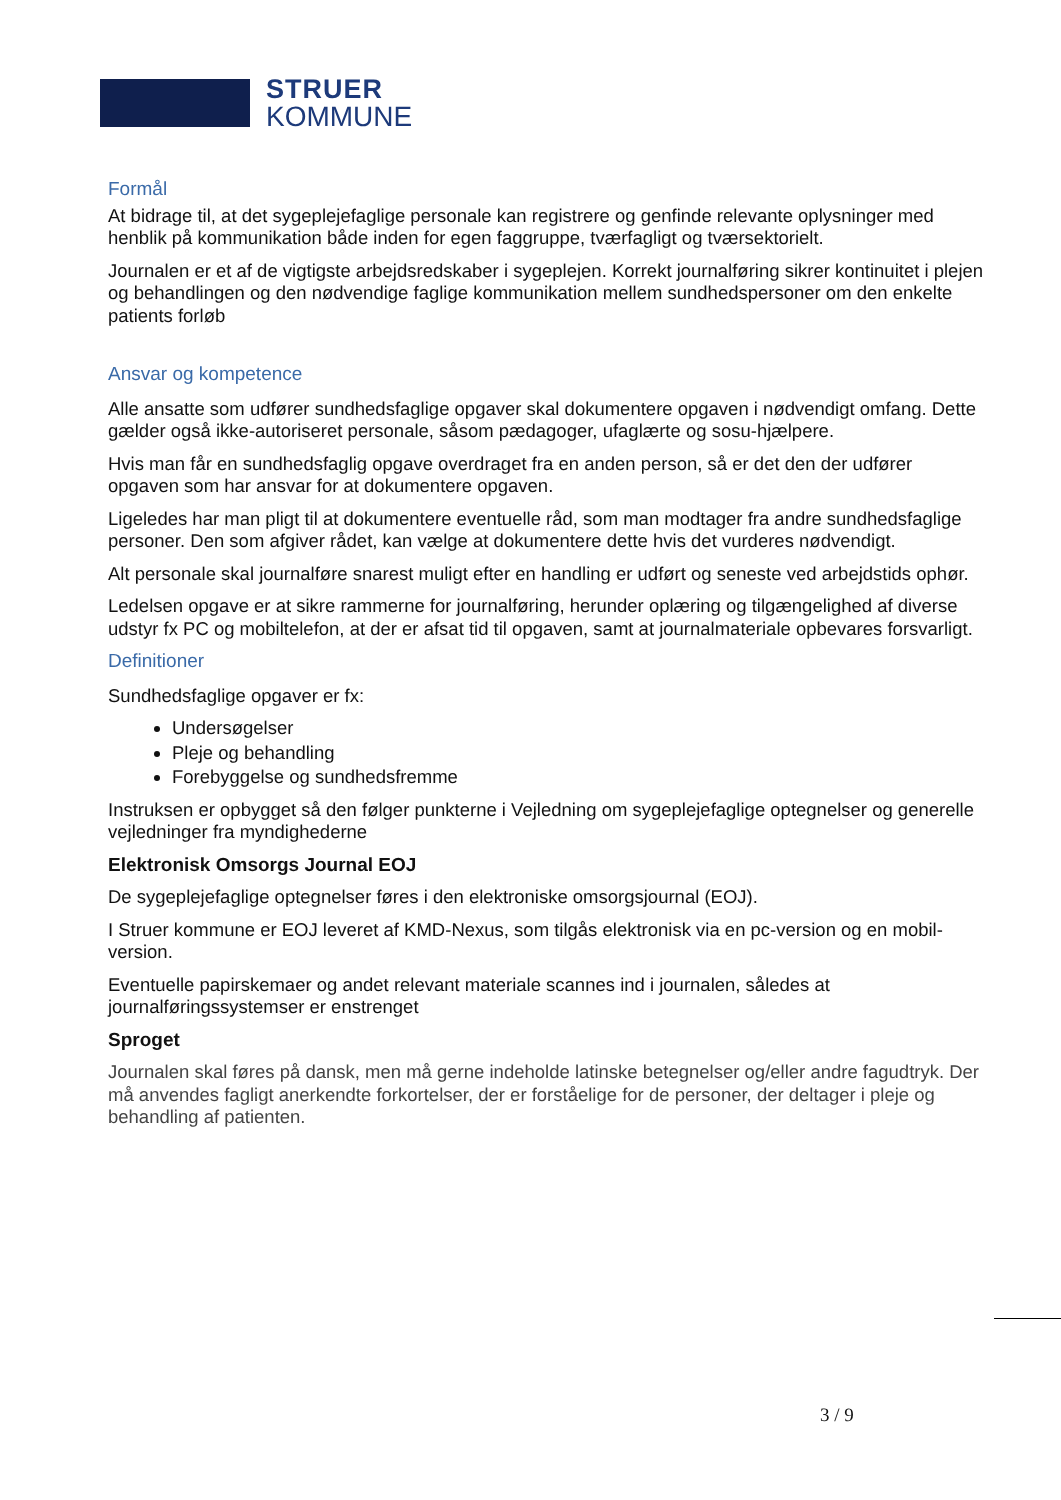STRUER
KOMMUNE
Formål
At bidrage til, at det sygeplejefaglige personale kan registrere og genfinde relevante oplysninger med henblik på kommunikation både inden for egen faggruppe, tværfagligt og tværsektorielt.
Journalen er et af de vigtigste arbejdsredskaber i sygeplejen. Korrekt journalføring sikrer kontinuitet i plejen og behandlingen og den nødvendige faglige kommunikation mellem sundhedspersoner om den enkelte patients forløb
Ansvar og kompetence
Alle ansatte som udfører sundhedsfaglige opgaver skal dokumentere opgaven i nødvendigt omfang. Dette gælder også ikke-autoriseret personale, såsom pædagoger, ufaglærte og sosu-hjælpere.
Hvis man får en sundhedsfaglig opgave overdraget fra en anden person, så er det den der udfører opgaven som har ansvar for at dokumentere opgaven.
Ligeledes har man pligt til at dokumentere eventuelle råd, som man modtager fra andre sundhedsfaglige personer. Den som afgiver rådet, kan vælge at dokumentere dette hvis det vurderes nødvendigt.
Alt personale skal journalføre snarest muligt efter en handling er udført og seneste ved arbejdstids ophør.
Ledelsen opgave er at sikre rammerne for journalføring, herunder oplæring og tilgængelighed af diverse udstyr fx PC og mobiltelefon, at der er afsat tid til opgaven, samt at journalmateriale opbevares forsvarligt.
Definitioner
Sundhedsfaglige opgaver er fx:
Undersøgelser
Pleje og behandling
Forebyggelse og sundhedsfremme
Instruksen er opbygget så den følger punkterne i Vejledning om sygeplejefaglige optegnelser og generelle vejledninger fra myndighederne
Elektronisk Omsorgs Journal EOJ
De sygeplejefaglige optegnelser føres i den elektroniske omsorgsjournal (EOJ).
I Struer kommune er EOJ leveret af KMD-Nexus, som tilgås elektronisk via en pc-version og en mobil-version.
Eventuelle papirskemaer og andet relevant materiale scannes ind i journalen, således at journalføringssystemser er enstrenget
Sproget
Journalen skal føres på dansk, men må gerne indeholde latinske betegnelser og/eller andre fagudtryk. Der må anvendes fagligt anerkendte forkortelser, der er forståelige for de personer, der deltager i pleje og behandling af patienten.
3 / 9